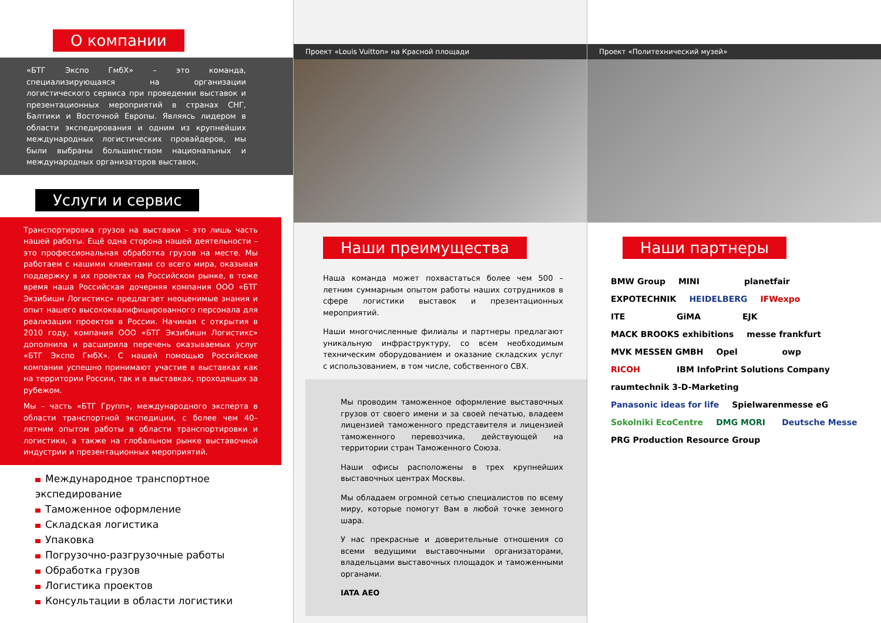О компании
«БТГ Экспо ГмбХ» – это команда, специализирующаяся на организации логистического сервиса при проведении выставок и презентационных мероприятий в странах СНГ, Балтики и Восточной Европы. Являясь лидером в области экспедирования и одним из крупнейших международных логистических провайдеров, мы были выбраны большинством национальных и международных организаторов выставок.
Услуги и сервис
Транспортировка грузов на выставки – это лишь часть нашей работы. Ещё одна сторона нашей деятельности – это профессиональная обработка грузов на месте. Мы работаем с нашими клиентами со всего мира, оказывая поддержку в их проектах на Российском рынке, в тоже время наша Российская дочерняя компания ООО «БТГ Экзибишн Логистикс» предлагает неоценимые знания и опыт нашего высококвалифицированного персонала для реализации проектов в России. Начиная с открытия в 2010 году, компания ООО «БТГ Экзибишн Логистикс» дополнила и расширила перечень оказываемых услуг «БТГ Экспо ГмбХ». С нашей помощью Российские компании успешно принимают участие в выставках как на территории России, так и в выставках, проходящих за рубежом.
Мы – часть «БТГ Групп», международного эксперта в области транспортной экспедиции, с более чем 40–летним опытом работы в области транспортировки и логистики, а также на глобальном рынке выставочной индустрии и презентационных мероприятий.
Международное транспортное экспедирование
Таможенное оформление
Складская логистика
Упаковка
Погрузочно-разгрузочные работы
Обработка грузов
Логистика проектов
Консультации в области логистики
Проект «Louis Vuitton» на Красной площади
Наши преимущества
Наша команда может похвастаться более чем 500 –летним суммарным опытом работы наших сотрудников в сфере логистики выставок и презентационных мероприятий.
Наши многочисленные филиалы и партнеры предлагают уникальную инфраструктуру, со всем необходимым техническим оборудованием и оказание складских услуг с использованием, в том числе, собственного СВХ.
Мы проводим таможенное оформление выставочных грузов от своего имени и за своей печатью, владеем лицензией таможенного представителя и лицензией таможенного перевозчика, действующей на территории стран Таможенного Союза.
Наши офисы расположены в трех крупнейших выставочных центрах Москвы.
Мы обладаем огромной сетью специалистов по всему миру, которые помогут Вам в любой точке земного шара.
У нас прекрасные и доверительные отношения со всеми ведущими выставочными организаторами, владельцами выставочных площадок и таможенными органами.
IATA AEO
Проект «Политехнический музей»
Наши партнеры
BMW Group MINI planetfair EXPOTECHNIK HEIDELBERG IFWexpo ITE GiMA EJK MACK BROOKS exhibitions messe frankfurt MVK MESSEN GMBH Opel owp RICOH IBM InfoPrint Solutions Company raumtechnik 3-D-Marketing Panasonic ideas for life Spielwarenmesse eG Sokolniki EcoCentre DMG MORI Deutsche Messe PRG Production Resource Group